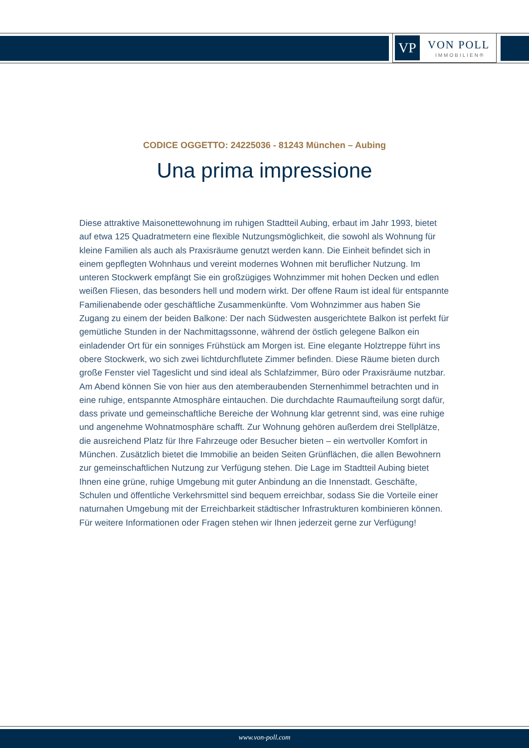VP VON POLL
IMMOBILIEN®
CODICE OGGETTO: 24225036 - 81243 München – Aubing
Una prima impressione
Diese attraktive Maisonettewohnung im ruhigen Stadtteil Aubing, erbaut im Jahr 1993, bietet auf etwa 125 Quadratmetern eine flexible Nutzungsmöglichkeit, die sowohl als Wohnung für kleine Familien als auch als Praxisräume genutzt werden kann. Die Einheit befindet sich in einem gepflegten Wohnhaus und vereint modernes Wohnen mit beruflicher Nutzung. Im unteren Stockwerk empfängt Sie ein großzügiges Wohnzimmer mit hohen Decken und edlen weißen Fliesen, das besonders hell und modern wirkt. Der offene Raum ist ideal für entspannte Familienabende oder geschäftliche Zusammenkünfte. Vom Wohnzimmer aus haben Sie Zugang zu einem der beiden Balkone: Der nach Südwesten ausgerichtete Balkon ist perfekt für gemütliche Stunden in der Nachmittagssonne, während der östlich gelegene Balkon ein einladender Ort für ein sonniges Frühstück am Morgen ist. Eine elegante Holztreppe führt ins obere Stockwerk, wo sich zwei lichtdurchflutete Zimmer befinden. Diese Räume bieten durch große Fenster viel Tageslicht und sind ideal als Schlafzimmer, Büro oder Praxisräume nutzbar. Am Abend können Sie von hier aus den atemberaubenden Sternenhimmel betrachten und in eine ruhige, entspannte Atmosphäre eintauchen. Die durchdachte Raumaufteilung sorgt dafür, dass private und gemeinschaftliche Bereiche der Wohnung klar getrennt sind, was eine ruhige und angenehme Wohnatmosphäre schafft. Zur Wohnung gehören außerdem drei Stellplätze, die ausreichend Platz für Ihre Fahrzeuge oder Besucher bieten – ein wertvoller Komfort in München. Zusätzlich bietet die Immobilie an beiden Seiten Grünflächen, die allen Bewohnern zur gemeinschaftlichen Nutzung zur Verfügung stehen. Die Lage im Stadtteil Aubing bietet Ihnen eine grüne, ruhige Umgebung mit guter Anbindung an die Innenstadt. Geschäfte, Schulen und öffentliche Verkehrsmittel sind bequem erreichbar, sodass Sie die Vorteile einer naturnahen Umgebung mit der Erreichbarkeit städtischer Infrastrukturen kombinieren können. Für weitere Informationen oder Fragen stehen wir Ihnen jederzeit gerne zur Verfügung!
www.von-poll.com